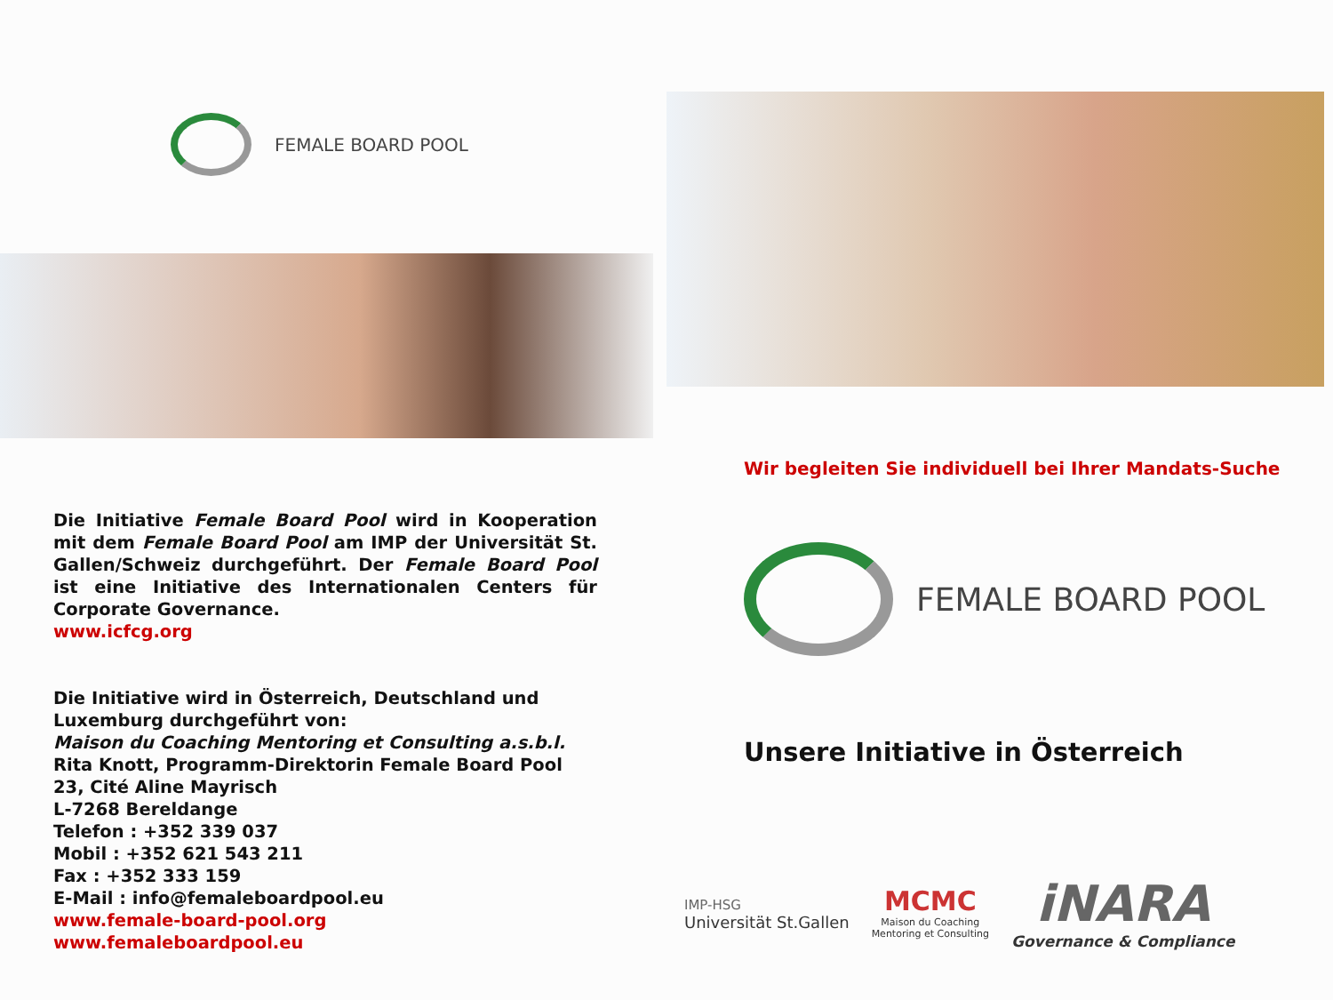FEMALE BOARD POOL
Die Initiative Female Board Pool wird in Kooperation mit dem Female Board Pool am IMP der Universität St. Gallen/Schweiz durchgeführt. Der Female Board Pool ist eine Initiative des Internationalen Centers für Corporate Governance.
www.icfcg.org
Die Initiative wird in Österreich, Deutschland und Luxemburg durchgeführt von:
Maison du Coaching Mentoring et Consulting a.s.b.l.
Rita Knott, Programm-Direktorin Female Board Pool
23, Cité Aline Mayrisch
L-7268 Bereldange
Telefon : +352 339 037
Mobil : +352 621 543 211
Fax : +352 333 159
E-Mail : info@femaleboardpool.eu
www.female-board-pool.org
www.femaleboardpool.eu
Wir begleiten Sie individuell bei Ihrer Mandats-Suche
FEMALE BOARD POOL
Unsere Initiative in Österreich
IMP-HSG
Universität St.Gallen
MCMC
Maison du Coaching
Mentoring et Consulting
iNARA
Governance & Compliance